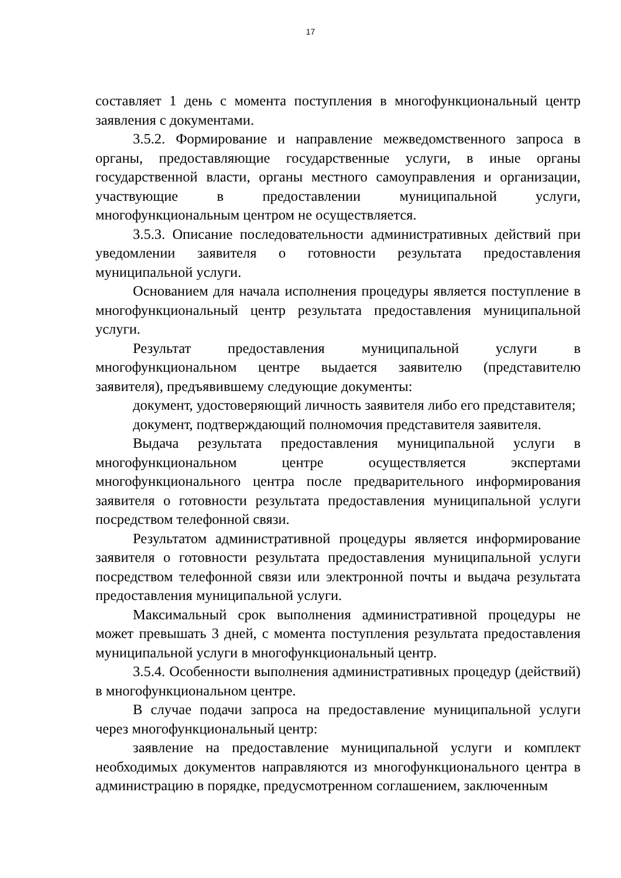17
составляет 1 день с момента поступления в многофункциональный центр заявления с документами.
3.5.2. Формирование и направление межведомственного запроса в органы, предоставляющие государственные услуги, в иные органы государственной власти, органы местного самоуправления и организации, участвующие в предоставлении муниципальной услуги, многофункциональным центром не осуществляется.
3.5.3. Описание последовательности административных действий при уведомлении заявителя о готовности результата предоставления муниципальной услуги.
Основанием для начала исполнения процедуры является поступление в многофункциональный центр результата предоставления муниципальной услуги.
Результат предоставления муниципальной услуги в многофункциональном центре выдается заявителю (представителю заявителя), предъявившему следующие документы:
документ, удостоверяющий личность заявителя либо его представителя;
документ, подтверждающий полномочия представителя заявителя.
Выдача результата предоставления муниципальной услуги в многофункциональном центре осуществляется экспертами многофункционального центра после предварительного информирования заявителя о готовности результата предоставления муниципальной услуги посредством телефонной связи.
Результатом административной процедуры является информирование заявителя о готовности результата предоставления муниципальной услуги посредством телефонной связи или электронной почты и выдача результата предоставления муниципальной услуги.
Максимальный срок выполнения административной процедуры не может превышать 3 дней, с момента поступления результата предоставления муниципальной услуги в многофункциональный центр.
3.5.4. Особенности выполнения административных процедур (действий) в многофункциональном центре.
В случае подачи запроса на предоставление муниципальной услуги через многофункциональный центр:
заявление на предоставление муниципальной услуги и комплект необходимых документов направляются из многофункционального центра в администрацию в порядке, предусмотренном соглашением, заключенным